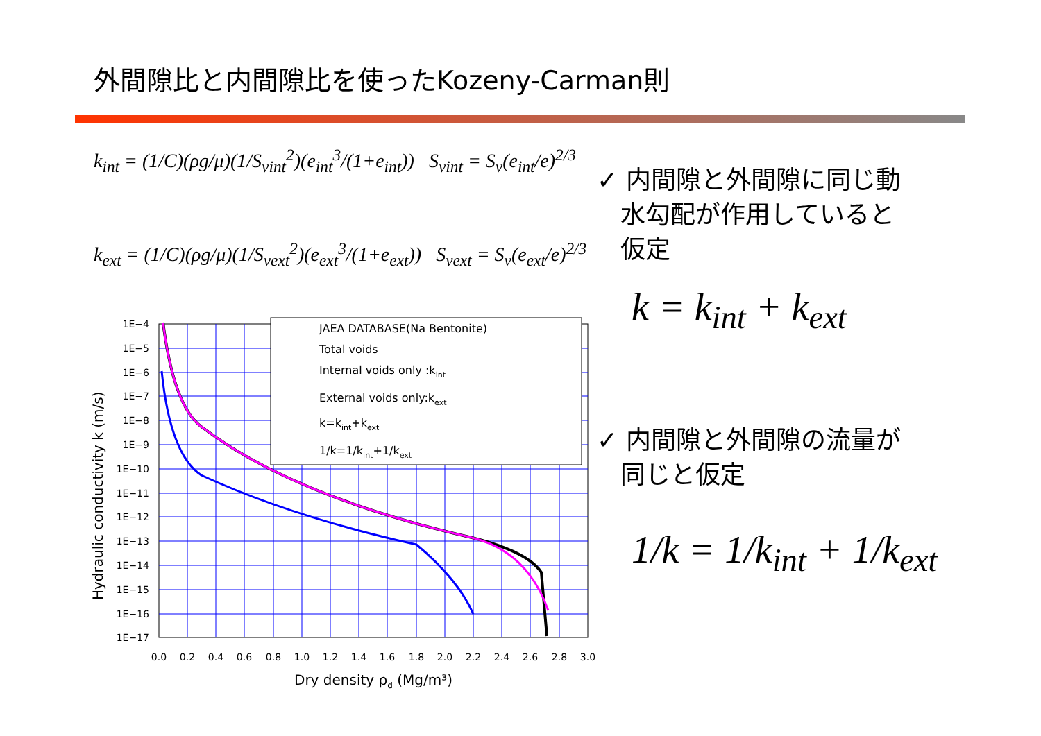外間隙比と内間隙比を使ったKozeny-Carman則
k<sub>int</sub> = (1/C)(ρg/μ)(1/S<sub>vint</sub><sup>2</sup>)(e<sub>int</sub><sup>3</sup>/(1+e<sub>int</sub>)) S<sub>vint</sub> = S<sub>v</sub>(e<sub>int</sub>/e)<sup>2/3</sup>
k<sub>ext</sub> = (1/C)(ρg/μ)(1/S<sub>vext</sub><sup>2</sup>)(e<sub>ext</sub><sup>3</sup>/(1+e<sub>ext</sub>)) S<sub>vext</sub> = S<sub>v</sub>(e<sub>ext</sub>/e)<sup>2/3</sup>
✓ 内間隙と外間隙に同じ動
水勾配が作用していると
仮定
k = k<sub>int</sub> + k<sub>ext</sub>
✓ 内間隙と外間隙の流量が
同じと仮定
1/k = 1/k<sub>int</sub> + 1/k<sub>ext</sub>
JAEA DATABASE(Na Bentonite)
Total voids
Internal voids only :kint
External voids only:kext
k=kint+kext
1/k=1/kint+1/kext
1E−4
1E−5
1E−6
1E−7
1E−8
1E−9
1E−10
1E−11
1E−12
1E−13
1E−14
1E−15
1E−16
1E−17
0.0
0.2
0.4
0.6
0.8
1.0
1.2
1.4
1.6
1.8
2.0
2.2
2.4
2.6
2.8
3.0
Dry density ρd (Mg/m³)
Hydraulic conductivity k (m/s)